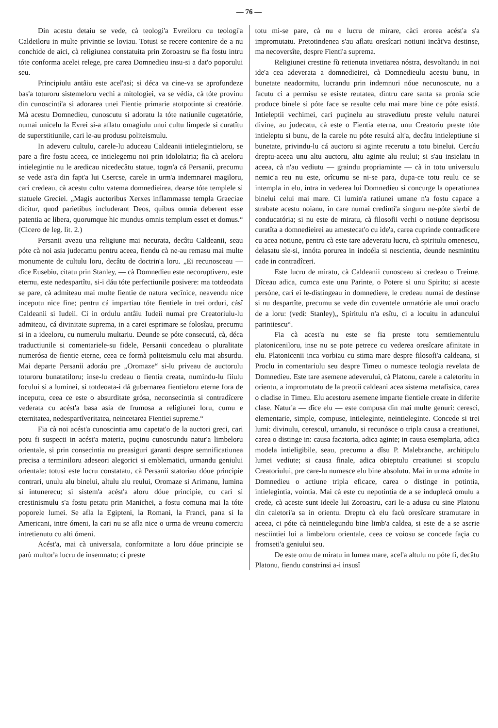— 76 —
Din acestu detaiu se vede, cà teologi'a Evreiloru cu teologi'a Caldeiloru in multe privintie se loviau. Totusi se recere contenire de a nu conchide de aici, cà religiunea constatuita prin Zoroastru se fia fostu intru tóte conforma acelei relege, pre carea Domnedieu insu-si a dat'o poporului seu.
Principiulu antâiu este acel'asi; si déca va cine-va se aprofundeze bas'a toturoru sistemeloru vechi a mitologiei, va se védia, cà tóte provinu din cunoscinti'a si adorarea unei Fientie primarie atotpotinte si creatórie. Mà acestu Domnedieu, cunoscutu si adoratu la tóte natiunile cugetatórie, numai unicelu la Evrei si-a aflatu omagiulu unui cultu limpede si curatîtu de superstitiunile, cari le-au produsu politeismulu.
In adeveru cultulu, carele-lu aduceau Caldeanii intielegintieloru, se pare a fire fostu aceea, ce intielegemu noi prin idololatria; fia cà aceloru intielegintie nu le aredicau nicedecâtu statue, togm'a cá Persanii, precumu se vede ast'a din fapt'a lui Csercse, carele in urm'a indemnarei magiloru, cari credeau, cà acestu cultu vatema domnedieirea, dearse tóte templele si statuele Greciei. „Magis auctoribus Xerxes inflammasse templa Graeciae dicitur, quod parietibus includerant Deos, quibus omnia deberent esse patentia ac libera, quorumque hic mundus omnis templum esset et domus.“ (Cicero de leg. lit. 2.)
Persanii aveau una religiune mai necurata, decâtu Caldeanii, seau póte cà noi asia judecamu pentru aceea, fiendu cà ne-au remasu mai multe monumente de cultulu loru, decâtu de doctrin'a loru. „Ei recunosceau — dîce Eusebiu, citatu prin Stanley, — cà Domnedieu este necoruptiveru, este eternu, este nedespartîtu, si-i dáu tóte perfectiunile posivere: ma totdeodata se pare, cà admiteau mai multe fientie de natura vecînice, neavendu nice inceputu nice fine; pentru cá impartiau tóte fientiele in trei orduri, cásî Caldeanii si Iudeii. Ci in ordulu antâiu Iudeii numai pre Creatoriulu-lu admiteau, cá divinitate suprema, in a carei esprimare se folosîau, precumu si in a ideeloru, cu numerulu multariu. Deunde se póte consecutá, cà, déca traductiunile si comentariele-su fidele, Persanii concedeau o pluralitate numerósa de fientie eterne, ceea ce formà politeismulu celu mai absurdu. Mai departe Persanii adoráu pre „Oromaze“ si-lu priveau de auctorulu toturoru bunatatiloru; inse-lu credeau o fientia creata, numindu-lu fiiulu focului si a luminei, si totdeoata-i dá gubernarea fientieloru eterne fora de inceputu, ceea ce este o absurditate grósa, neconsecintia si contradîcere vederata cu acést'a basa asia de frumosa a religiunei loru, cumu e eternitatea, nedespartîveritatea, neincetarea Fientiei supreme.“
Fia cà noi acést'a cunoscintia amu capetat'o de la auctori greci, cari potu fi suspecti in acést'a materia, puçinu cunoscundu natur'a limbeloru orientale, si prin consecintia nu preasiguri garanti despre semnificatiunea precisa a terminiloru adeseori alegorici si emblematici, urmandu geniului orientale: totusi este lucru constatatu, cà Persanii statoriau dóue principie contrari, unulu alu binelui, altulu alu reului, Oromaze si Arimanu, lumina si intunerecu; si sistem'a acést'a aloru dóue principie, cu cari si crestinismulu s'a fostu petatu prin Manichei, a fostu comuna mai la tóte poporele lumei. Se afla la Egipteni, la Romani, la Franci, pana si la Americani, intre ómeni, la cari nu se afla nice o urma de vreunu comerciu intretienutu cu alti ómeni.
Acést'a, mai cà universala, conformitate a loru dóue principie se parù multor'a lucru de insemnatu; ci preste
totu mi-se pare, cà nu e lucru de mirare, càci erorea acést'a s'a impromutatu. Pretotindenea s'au aflatu oresîcari notiuni incât'va destinse, ma necoversîte, despre Fienti'a suprema.
Religiunei crestine fù retienuta invetiarea nóstra, desvoltandu in noi ide'a cea adeverata a domnedieirei, cà Domnedieulu acestu bunu, in bunetate neadormitu, lucrandu prin indemnuri nóue necunoscute, nu a facutu ci a permisu se esiste reutatea, dintru care santa sa pronia scie produce binele si póte face se resulte celu mai mare bine ce póte esistá. Intieleptii vechimei, cari puçinelu au stravediutu preste velulu naturei divine, au judecatu, cà este o Fientia eterna, unu Creatoriu preste tóte intieleptu si bunu, de la carele nu póte resultá alt'a, decâtu intieleptiune si bunetate, privindu-lu cá auctoru si aginte recerutu a totu binelui. Cercáu dreptu-aceea unu altu auctoru, altu aginte alu reului; si s'au insielatu in aceea, cà n'au vediutu — graindu propriaminte — cà in totu universulu nemic'a reu nu este, orîcumu se ni-se para, dupa-ce totu reulu ce se intempla in elu, intra in vederea lui Domnedieu si concurge la operatiunea binelui celui mai mare. Ci lumin'a ratiunei umane n'a fostu capace a strabate acestu noianu, in care numai credinti'a singuru ne-póte sierbí de conducatória; si nu este de miratu, cà filosofii vechi o notiune deprisosu curatîta a domnedieirei au amestecat'o cu ide'a, carea cuprinde contradîcere cu acea notiune, pentru cà este tare adeveratu lucru, cà spiritulu omenescu, delasatu sìe-si, innóta porurea in indoéla si nescientia, deunde nesmintitu cade in contradîceri.
Este lucru de miratu, cà Caldeanii cunosceau si credeau o Treime. Dîceau adica, cumca este unu Parinte, o Potere si unu Spiritu; si aceste persóne, cari ei le-distingeau in domnediere, le credeau numai de destinse si nu despartîte, precumu se vede din cuventele urmatórie ale unui oraclu de a loru: (vedi: Stanley)„ Spiritulu n'a esîtu, ci a locuitu in aduncului parintiescu“.
Fia cà acest'a nu este se fia preste totu semtiementulu platoniceniloru, inse nu se pote petrece cu vederea oresîcare afinitate in elu. Platonicenii inca vorbiau cu stima mare despre filosofi'a caldeana, si Proclu in comentariulu seu despre Timeu o numesce teologia revelata de Domnedieu. Este tare asemene adeverului, cà Platonu, carele a caletoritu in orientu, a impromutatu de la preotii caldeani acea sistema metafisica, carea o cladise in Timeu. Elu acestoru asemene imparte fientiele create in diferite clase. Natur'a — dîce elu — este compusa din mai multe genuri: ceresci, elementarie, simple, compuse, intieleginte, neintieleginte. Concede si trei lumi: divinulu, cerescul, umanulu, si recunósce o tripla causa a creatiunei, carea o distinge in: causa facatoria, adica aginte; in causa esemplaria, adica modela intieligibile, seau, precumu a dîsu P. Malebranche, architipulu lumei vediute; si causa finale, adica obieptulu creatiunei si scopulu Creatoriului, pre care-lu numesce elu bine absolutu. Mai in urma admite in Domnedieu o actiune tripla eficace, carea o distinge in potintia, intielegintia, vointia. Mai cà este cu nepotintia de a se induplecá omulu a crede, cà aceste sunt ideele lui Zoroastru, cari le-a adusu cu sine Platonu din caletori'a sa in orientu. Dreptu cà elu facù oresîcare stramutare in aceea, ci póte cà neintielegundu bine limb'a caldea, si este de a se ascrie nesciintiei lui a limbeloru orientale, ceea ce voiosu se concede façia cu fromseti'a geniului seu.
De este omu de miratu in lumea mare, acel'a altulu nu póte fí, decâtu Platonu, fiendu constrinsi a-i insusî